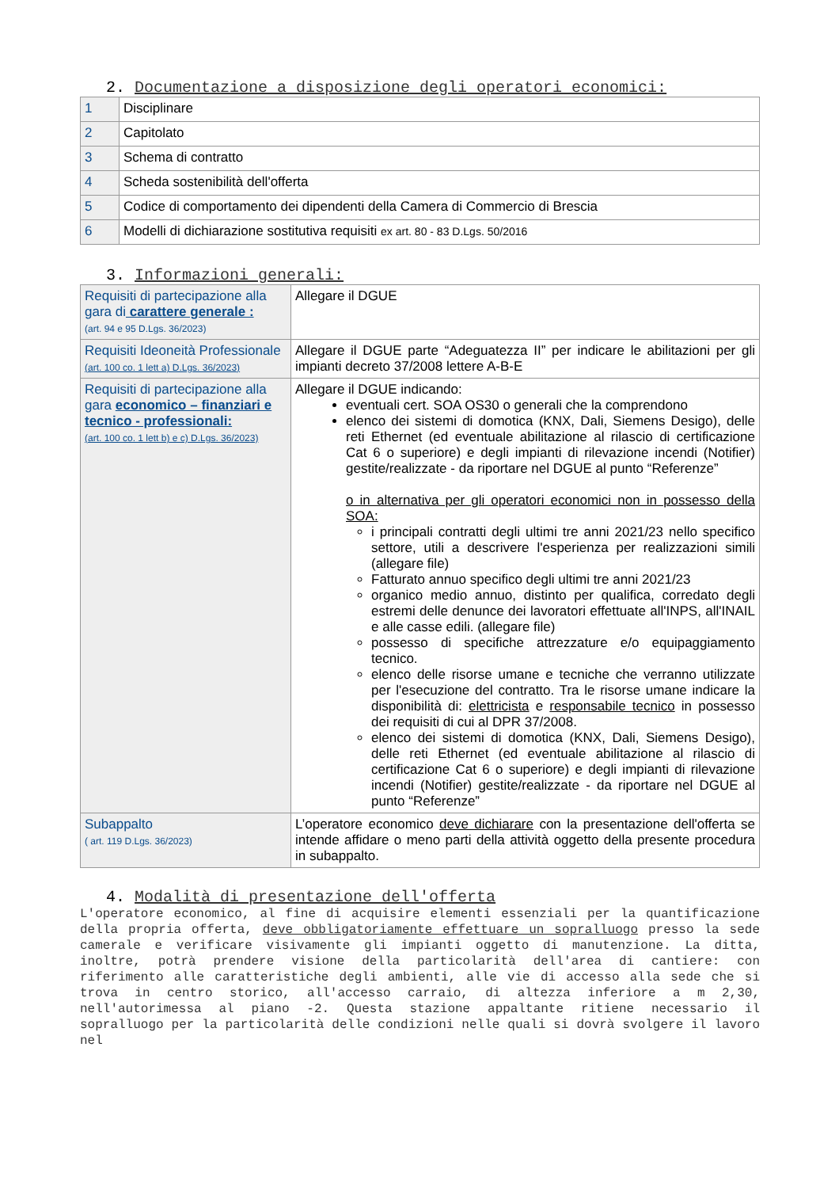2. Documentazione a disposizione degli operatori economici:
| 1 | Disciplinare |
| 2 | Capitolato |
| 3 | Schema di contratto |
| 4 | Scheda sostenibilità dell'offerta |
| 5 | Codice di comportamento dei dipendenti della Camera di Commercio di Brescia |
| 6 | Modelli di dichiarazione sostitutiva requisiti ex art. 80 - 83 D.Lgs. 50/2016 |
3. Informazioni generali:
| Requisiti di partecipazione alla gara di carattere generale : (art. 94 e 95 D.Lgs. 36/2023) | Allegare il DGUE |
| Requisiti Ideoneità Professionale (art. 100 co. 1 lett a) D.Lgs. 36/2023) | Allegare il DGUE parte “Adeguatezza II” per indicare le abilitazioni per gli impianti decreto 37/2008 lettere A-B-E |
| Requisiti di partecipazione alla gara economico – finanziari e tecnico - professionali: (art. 100 co. 1 lett b) e c) D.Lgs. 36/2023) | Allegare il DGUE indicando: eventuali cert. SOA OS30 o generali che la comprendono elenco dei sistemi di domotica (KNX, Dali, Siemens Desigo), delle reti Ethernet (ed eventuale abilitazione al rilascio di certificazione Cat 6 o superiore) e degli impianti di rilevazione incendi (Notifier) gestite/realizzate - da riportare nel DGUE al punto “Referenze” o in alternativa per gli operatori economici non in possesso della SOA: i principali contratti degli ultimi tre anni 2021/23 nello specifico settore, utili a descrivere l'esperienza per realizzazioni simili (allegare file) Fatturato annuo specifico degli ultimi tre anni 2021/23 organico medio annuo, distinto per qualifica, corredato degli estremi delle denunce dei lavoratori effettuate all'INPS, all'INAIL e alle casse edili. (allegare file) possesso di specifiche attrezzature e/o equipaggiamento tecnico. elenco delle risorse umane e tecniche che verranno utilizzate per l'esecuzione del contratto. Tra le risorse umane indicare la disponibilità di: elettricista e responsabile tecnico in possesso dei requisiti di cui al DPR 37/2008. elenco dei sistemi di domotica (KNX, Dali, Siemens Desigo), delle reti Ethernet (ed eventuale abilitazione al rilascio di certificazione Cat 6 o superiore) e degli impianti di rilevazione incendi (Notifier) gestite/realizzate - da riportare nel DGUE al punto “Referenze” |
| Subappalto ( art. 119 D.Lgs. 36/2023) | L’operatore economico deve dichiarare con la presentazione dell'offerta se intende affidare o meno parti della attività oggetto della presente procedura in subappalto. |
4. Modalità di presentazione dell'offerta
L'operatore economico, al fine di acquisire elementi essenziali per la quantificazione della propria offerta, deve obbligatoriamente effettuare un sopralluogo presso la sede camerale e verificare visivamente gli impianti oggetto di manutenzione. La ditta, inoltre, potrà prendere visione della particolarità dell'area di cantiere: con riferimento alle caratteristiche degli ambienti, alle vie di accesso alla sede che si trova in centro storico, all'accesso carraio, di altezza inferiore a m 2,30, nell'autorimessa al piano -2. Questa stazione appaltante ritiene necessario il sopralluogo per la particolarità delle condizioni nelle quali si dovrà svolgere il lavoro nel